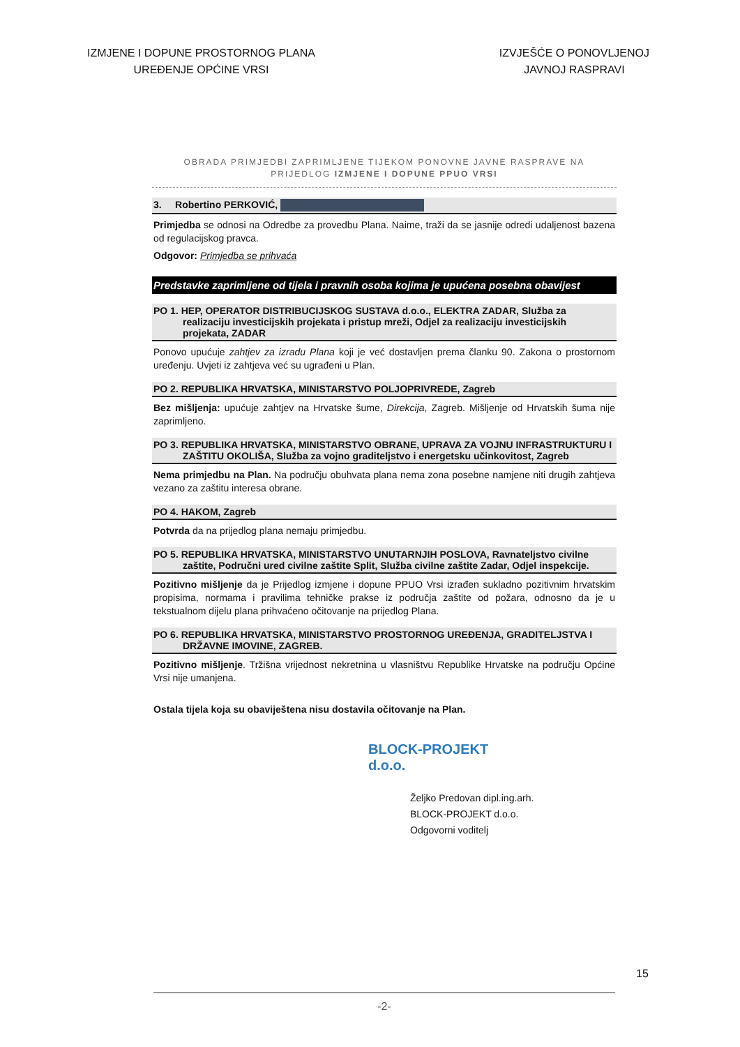IZMJENE I DOPUNE PROSTORNOG PLANA
UREĐENJE OPĆINE VRSI
IZVJEŠĆE O PONOVLJENOJ
JAVNOJ RASPRAVI
OBRADA PRIMJEDBI ZAPRIMLJENE TIJEKOM PONOVNE JAVNE RASPRAVE NA
PRIJEDLOG IZMJENE I DOPUNE PPUO VRSI
3. Robertino PERKOVIĆ,
Primjedba se odnosi na Odredbe za provedbu Plana. Naime, traži da se jasnije odredi udaljenost bazena od regulacijskog pravca.
Odgovor: Primjedba se prihvaća
Predstavke zaprimljene od tijela i pravnih osoba kojima je upućena posebna obavijest
PO 1. HEP, OPERATOR DISTRIBUCIJSKOG SUSTAVA d.o.o., ELEKTRA ZADAR, Služba za realizaciju investicijskih projekata i pristup mreži, Odjel za realizaciju investicijskih projekata, ZADAR
Ponovo upućuje zahtjev za izradu Plana koji je već dostavljen prema članku 90. Zakona o prostornom uređenju. Uvjeti iz zahtjeva već su ugrađeni u Plan.
PO 2. REPUBLIKA HRVATSKA, MINISTARSTVO POLJOPRIVREDE, Zagreb
Bez mišljenja: upućuje zahtjev na Hrvatske šume, Direkcija, Zagreb. Mišljenje od Hrvatskih šuma nije zaprimljeno.
PO 3. REPUBLIKA HRVATSKA, MINISTARSTVO OBRANE, UPRAVA ZA VOJNU INFRASTRUKTURU I ZAŠTITU OKOLIŠA, Služba za vojno graditeljstvo i energetsku učinkovitost, Zagreb
Nema primjedbu na Plan. Na području obuhvata plana nema zona posebne namjene niti drugih zahtjeva vezano za zaštitu interesa obrane.
PO 4. HAKOM, Zagreb
Potvrda da na prijedlog plana nemaju primjedbu.
PO 5. REPUBLIKA HRVATSKA, MINISTARSTVO UNUTARNJIH POSLOVA, Ravnateljstvo civilne zaštite, Područni ured civilne zaštite Split, Služba civilne zaštite Zadar, Odjel inspekcije.
Pozitivno mišljenje da je Prijedlog izmjene i dopune PPUO Vrsi izrađen sukladno pozitivnim hrvatskim propisima, normama i pravilima tehničke prakse iz područja zaštite od požara, odnosno da je u tekstualnom dijelu plana prihvaćeno očitovanje na prijedlog Plana.
PO 6. REPUBLIKA HRVATSKA, MINISTARSTVO PROSTORNOG UREĐENJA, GRADITELJSTVA I DRŽAVNE IMOVINE, ZAGREB.
Pozitivno mišljenje. Tržišna vrijednost nekretnina u vlasništvu Republike Hrvatske na području Općine Vrsi nije umanjena.
Ostala tijela koja su obaviještena nisu dostavila očitovanje na Plan.
BLOCK-PROJEKT d.o.o.
Željko Predovan dipl.ing.arh.
BLOCK-PROJEKT d.o.o.
Odgovorni voditelj
-2-
15